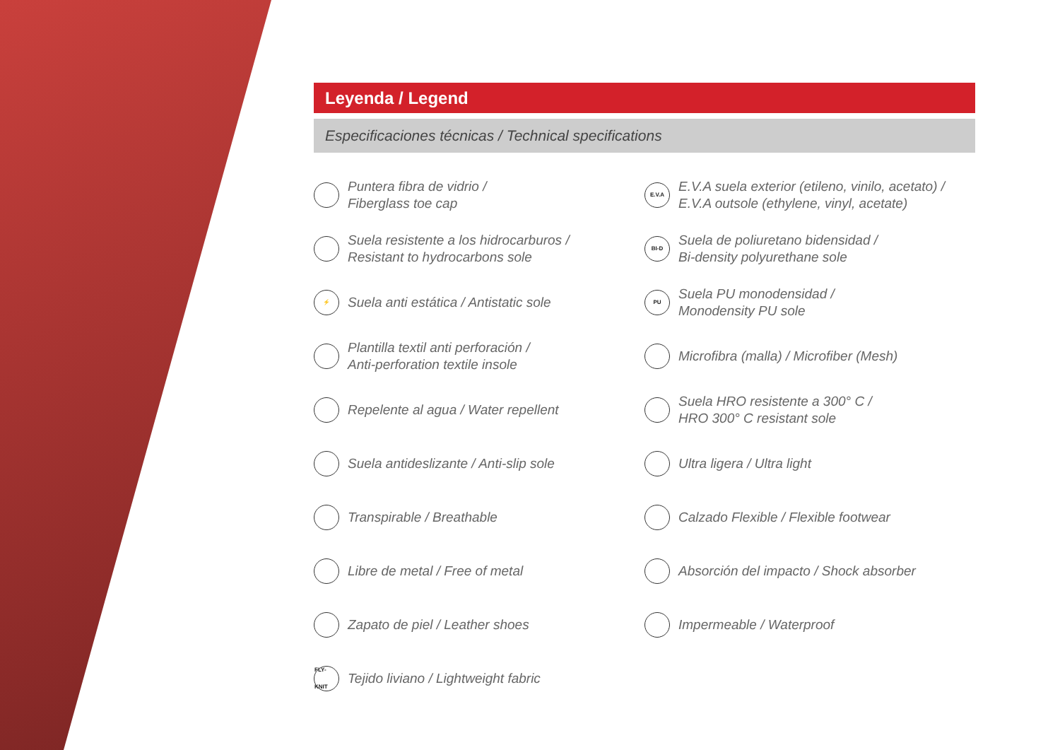Leyenda / Legend
Especificaciones técnicas / Technical specifications
Puntera fibra de vidrio /
Fiberglass toe cap
Suela resistente a los hidrocarburos /
Resistant to hydrocarbons sole
⚡ Suela anti estática / Antistatic sole
Plantilla textil anti perforación /
Anti-perforation textile insole
Repelente al agua / Water repellent
Suela antideslizante / Anti-slip sole
Transpirable / Breathable
Libre de metal / Free of metal
Zapato de piel / Leather shoes
FLY-KNIT Tejido liviano / Lightweight fabric
E.V.A E.V.A suela exterior (etileno, vinilo, acetato) /
E.V.A outsole (ethylene, vinyl, acetate)
BI-D Suela de poliuretano bidensidad /
Bi-density polyurethane sole
PU Suela PU monodensidad /
Monodensity PU sole
Microfibra (malla) / Microfiber (Mesh)
Suela HRO resistente a 300° C /
HRO 300° C resistant sole
Ultra ligera / Ultra light
Calzado Flexible / Flexible footwear
Absorción del impacto / Shock absorber
Impermeable / Waterproof